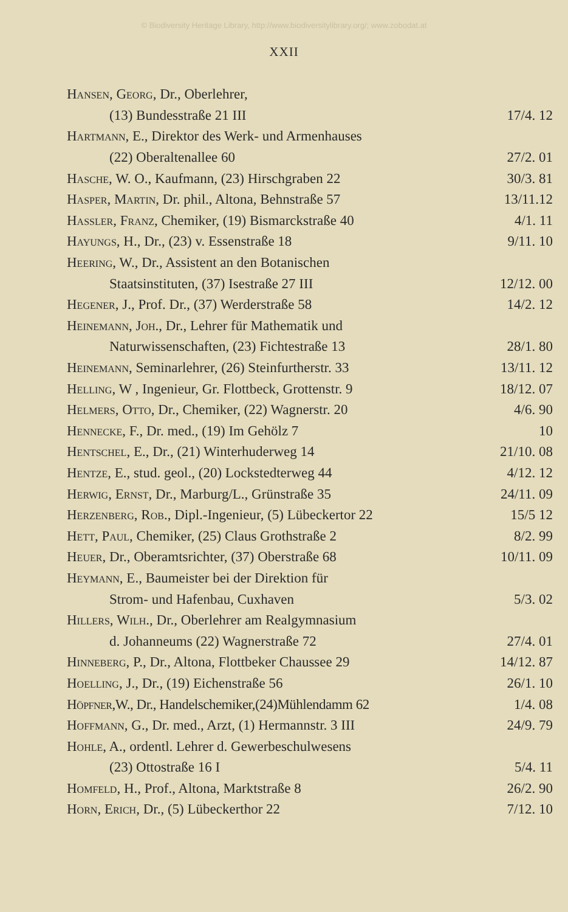© Biodiversity Heritage Library, http://www.biodiversitylibrary.org/; www.zobodat.at
XXII
| Hansen, Georg , Dr., Oberlehrer, | |
| (13) Bundesstraße 21 III | 17/4. 12 |
| Hartmann , E., Direktor des Werk- und Armenhauses | |
| (22) Oberaltenallee 60 | 27/2. 01 |
| Hasche , W. O., Kaufmann, (23) Hirschgraben 22 | 30/3. 81 |
| Hasper, Martin , Dr. phil., Altona, Behnstraße 57 | 13/11.12 |
| Hassler, Franz , Chemiker, (19) Bismarckstraße 40 | 4/1. 11 |
| Hayungs , H., Dr., (23) v. Essenstraße 18 | 9/11. 10 |
| Heering , W., Dr., Assistent an den Botanischen | |
| Staatsinstituten, (37) Isestraße 27 III | 12/12. 00 |
| Hegener , J., Prof. Dr., (37) Werderstraße 58 | 14/2. 12 |
| Heinemann, Joh. , Dr., Lehrer für Mathematik und | |
| Naturwissenschaften, (23) Fichtestraße 13 | 28/1. 80 |
| Heinemann , Seminarlehrer, (26) Steinfurtherstr. 33 | 13/11. 12 |
| Helling , W , Ingenieur, Gr. Flottbeck, Grottenstr. 9 | 18/12. 07 |
| Helmers, Otto , Dr., Chemiker, (22) Wagnerstr. 20 | 4/6. 90 |
| Hennecke , F., Dr. med., (19) Im Gehölz 7 | 10 |
| Hentschel , E., Dr., (21) Winterhuderweg 14 | 21/10. 08 |
| Hentze , E., stud. geol., (20) Lockstedterweg 44 | 4/12. 12 |
| Herwig, Ernst , Dr., Marburg/L., Grünstraße 35 | 24/11. 09 |
| Herzenberg, Rob. , Dipl.-Ingenieur, (5) Lübeckertor 22 | 15/5 12 |
| Hett, Paul , Chemiker, (25) Claus Grothstraße 2 | 8/2. 99 |
| Heuer , Dr., Oberamtsrichter, (37) Oberstraße 68 | 10/11. 09 |
| Heymann , E., Baumeister bei der Direktion für | |
| Strom- und Hafenbau, Cuxhaven | 5/3. 02 |
| Hillers, Wilh. , Dr., Oberlehrer am Realgymnasium | |
| d. Johanneums (22) Wagnerstraße 72 | 27/4. 01 |
| Hinneberg , P., Dr., Altona, Flottbeker Chaussee 29 | 14/12. 87 |
| Hoelling , J., Dr., (19) Eichenstraße 56 | 26/1. 10 |
| Höpfner ,W., Dr., Handelschemiker,(24)Mühlendamm 62 | 1/4. 08 |
| Hoffmann , G., Dr. med., Arzt, (1) Hermannstr. 3 III | 24/9. 79 |
| Hohle , A., ordentl. Lehrer d. Gewerbeschulwesens | |
| (23) Ottostraße 16 I | 5/4. 11 |
| Homfeld , H., Prof., Altona, Marktstraße 8 | 26/2. 90 |
| Horn, Erich , Dr., (5) Lübeckerthor 22 | 7/12. 10 |